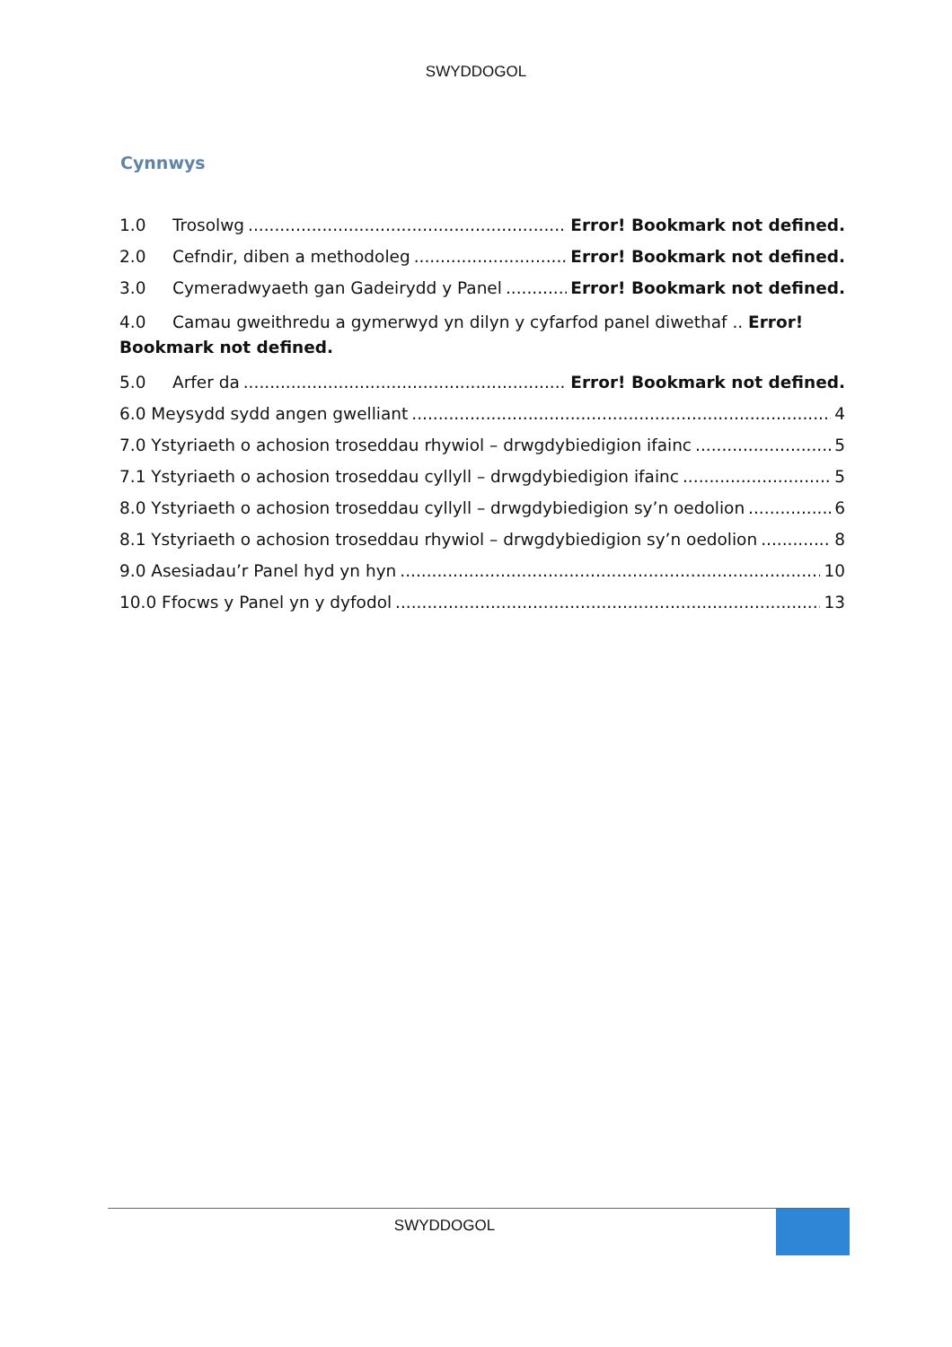SWYDDOGOL
Cynnwys
1.0 Trosolwg Error! Bookmark not defined.
2.0 Cefndir, diben a methodoleg Error! Bookmark not defined.
3.0 Cymeradwyaeth gan Gadeirydd y Panel Error! Bookmark not defined.
4.0 Camau gweithredu a gymerwyd yn dilyn y cyfarfod panel diwethaf .. Error! Bookmark not defined.
5.0 Arfer da Error! Bookmark not defined.
6.0 Meysydd sydd angen gwelliant 4
7.0 Ystyriaeth o achosion troseddau rhywiol – drwgdybiedigion ifainc 5
7.1 Ystyriaeth o achosion troseddau cyllyll – drwgdybiedigion ifainc 5
8.0 Ystyriaeth o achosion troseddau cyllyll – drwgdybiedigion sy’n oedolion 6
8.1 Ystyriaeth o achosion troseddau rhywiol – drwgdybiedigion sy’n oedolion 8
9.0 Asesiadau’r Panel hyd yn hyn 10
10.0 Ffocws y Panel yn y dyfodol 13
SWYDDOGOL